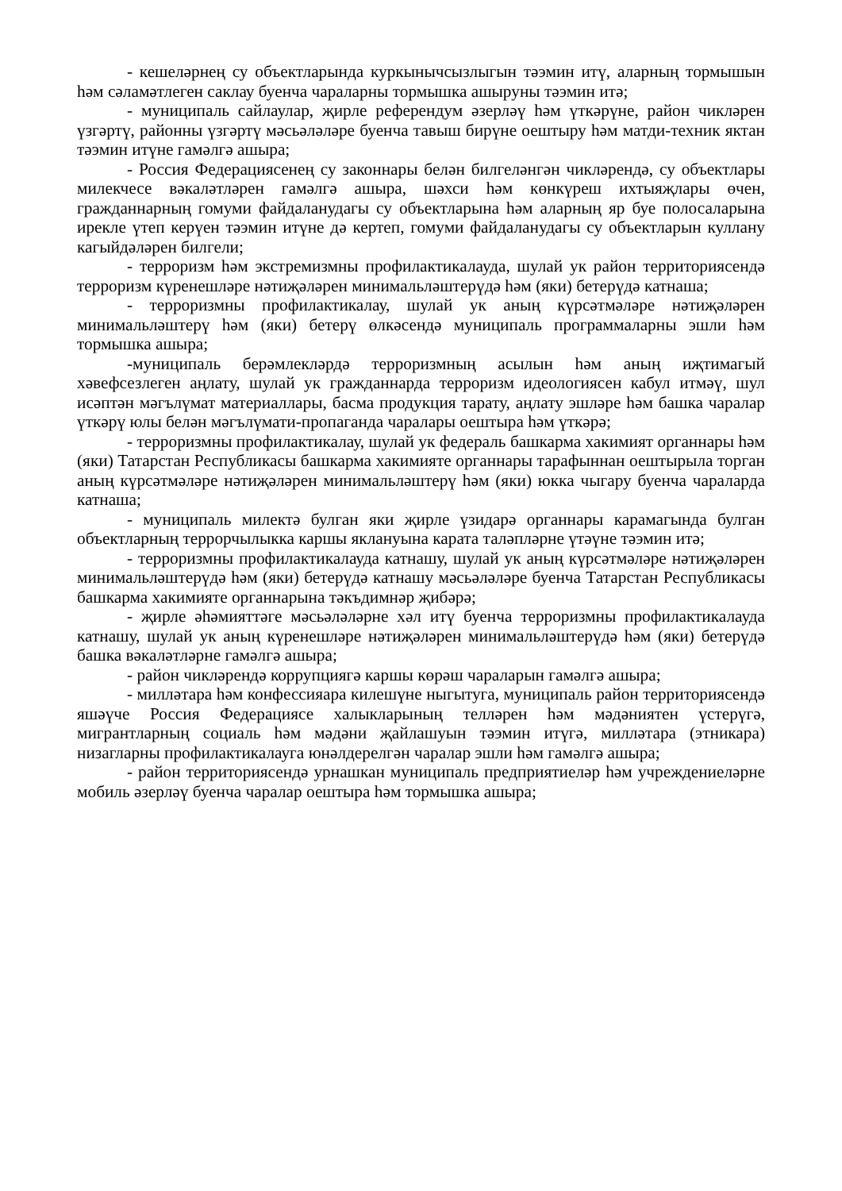- кешеләрнең су объектларында куркынычсызлыгын тәэмин итү, аларның тормышын һәм сәламәтлеген саклау буенча чараларны тормышка ашыруны тәэмин итә;
- муниципаль сайлаулар, җирле референдум әзерләү һәм үткәрүне, район чикләрен үзгәртү, районны үзгәртү мәсьәләләре буенча тавыш бирүне оештыру һәм матди-техник яктан тәэмин итүне гамәлгә ашыра;
- Россия Федерациясенең су законнары белән билгеләнгән чикләрендә, су объектлары милекчесе вәкаләтләрен гамәлгә ашыра, шәхси һәм көнкүреш ихтыяҗлары өчен, гражданнарның гомуми файдаланудагы су объектларына һәм аларның яр буе полосаларына ирекле үтеп керүен тәэмин итүне дә кертеп, гомуми файдаланудагы су объектларын куллану кагыйдәләрен билгели;
- терроризм һәм экстремизмны профилактикалауда, шулай ук район территориясендә терроризм күренешләре нәтиҗәләрен минимальләштерүдә һәм (яки) бетерүдә катнаша;
- терроризмны профилактикалау, шулай ук аның күрсәтмәләре нәтиҗәләрен минимальләштерү һәм (яки) бетерү өлкәсендә муниципаль программаларны эшли һәм тормышка ашыра;
-муниципаль берәмлекләрдә терроризмның асылын һәм аның иҗтимагый хәвефсезлеген аңлату, шулай ук гражданнарда терроризм идеологиясен кабул итмәү, шул исәптән мәгълүмат материаллары, басма продукция тарату, аңлату эшләре һәм башка чаралар үткәрү юлы белән мәгълүмати-пропаганда чаралары оештыра һәм үткәрә;
- терроризмны профилактикалау, шулай ук федераль башкарма хакимият органнары һәм (яки) Татарстан Республикасы башкарма хакимияте органнары тарафыннан оештырыла торган аның күрсәтмәләре нәтиҗәләрен минимальләштерү һәм (яки) юкка чыгару буенча чараларда катнаша;
- муниципаль милектә булган яки җирле үзидарә органнары карамагында булган объектларның террорчылыкка каршы яклануына карата таләпләрне үтәүне тәэмин итә;
- терроризмны профилактикалауда катнашу, шулай ук аның күрсәтмәләре нәтиҗәләрен минимальләштерүдә һәм (яки) бетерүдә катнашу мәсьәләләре буенча Татарстан Республикасы башкарма хакимияте органнарына тәкъдимнәр җибәрә;
- җирле әһәмияттәге мәсьәләләрне хәл итү буенча терроризмны профилактикалауда катнашу, шулай ук аның күренешләре нәтиҗәләрен минимальләштерүдә һәм (яки) бетерүдә башка вәкаләтләрне гамәлгә ашыра;
- район чикләрендә коррупциягә каршы көрәш чараларын гамәлгә ашыра;
- милләтара һәм конфессияара килешүне ныгытуга, муниципаль район территориясендә яшәүче Россия Федерациясе халыкларының телләрен һәм мәдәниятен үстерүгә, мигрантларның социаль һәм мәдәни җайлашуын тәэмин итүгә, милләтара (этникара) низагларны профилактикалауга юнәлдерелгән чаралар эшли һәм гамәлгә ашыра;
- район территориясендә урнашкан муниципаль предприятиеләр һәм учреждениеләрне мобиль әзерләү буенча чаралар оештыра һәм тормышка ашыра;